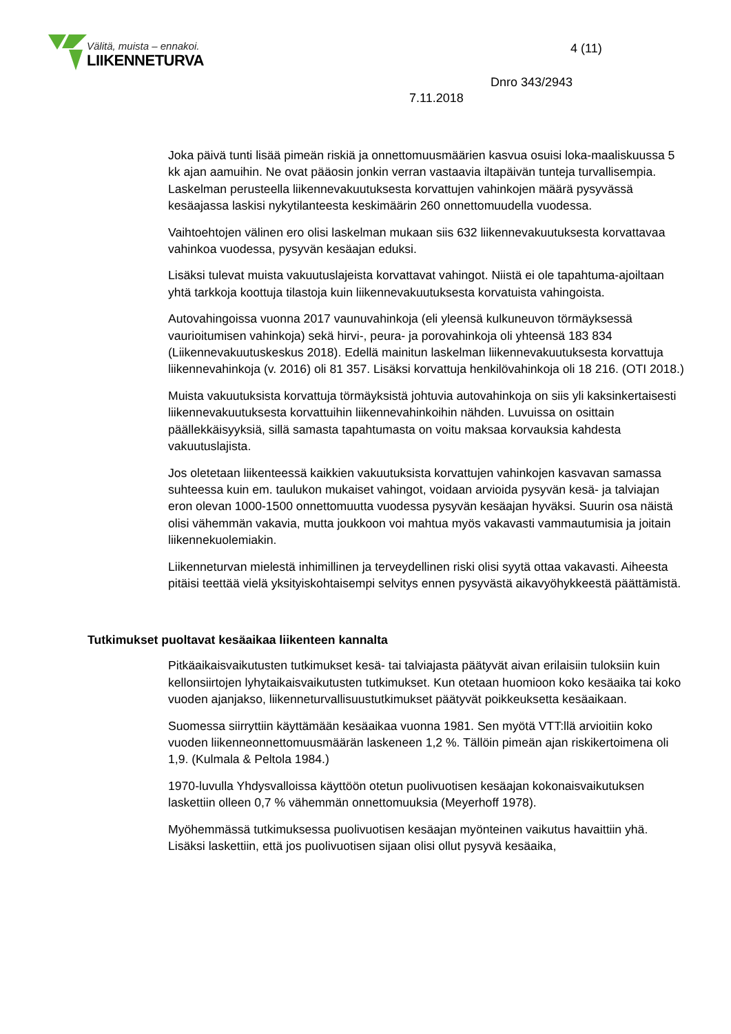Välitä, muista – ennakoi.
LIIKENNETURVA
4 (11)
Dnro 343/2943
7.11.2018
Joka päivä tunti lisää pimeän riskiä ja onnettomuusmäärien kasvua osuisi loka-maaliskuussa 5 kk ajan aamuihin. Ne ovat pääosin jonkin verran vastaavia iltapäivän tunteja turvallisempia. Laskelman perusteella liikennevakuutuksesta korvattujen vahinkojen määrä pysyvässä kesäajassa laskisi nykytilanteesta keskimäärin 260 onnettomuudella vuodessa.
Vaihtoehtojen välinen ero olisi laskelman mukaan siis 632 liikennevakuutuksesta korvattavaa vahinkoa vuodessa, pysyvän kesäajan eduksi.
Lisäksi tulevat muista vakuutuslajeista korvattavat vahingot. Niistä ei ole tapahtuma-ajoiltaan yhtä tarkkoja koottuja tilastoja kuin liikennevakuutuksesta korvatuista vahingoista.
Autovahingoissa vuonna 2017 vaunuvahinkoja (eli yleensä kulkuneuvon törmäyksessä vaurioitumisen vahinkoja) sekä hirvi-, peura- ja porovahinkoja oli yhteensä 183 834 (Liikennevakuutuskeskus 2018). Edellä mainitun laskelman liikennevakuutuksesta korvattuja liikennevahinkoja (v. 2016) oli 81 357. Lisäksi korvattuja henkilövahinkoja oli 18 216. (OTI 2018.)
Muista vakuutuksista korvattuja törmäyksistä johtuvia autovahinkoja on siis yli kaksinkertaisesti liikennevakuutuksesta korvattuihin liikennevahinkoihin nähden. Luvuissa on osittain päällekkäisyyksiä, sillä samasta tapahtumasta on voitu maksaa korvauksia kahdesta vakuutuslajista.
Jos oletetaan liikenteessä kaikkien vakuutuksista korvattujen vahinkojen kasvavan samassa suhteessa kuin em. taulukon mukaiset vahingot, voidaan arvioida pysyvän kesä- ja talviajan eron olevan 1000-1500 onnettomuutta vuodessa pysyvän kesäajan hyväksi. Suurin osa näistä olisi vähemmän vakavia, mutta joukkoon voi mahtua myös vakavasti vammautumisia ja joitain liikennekuolemiakin.
Liikenneturvan mielestä inhimillinen ja terveydellinen riski olisi syytä ottaa vakavasti. Aiheesta pitäisi teettää vielä yksityiskohtaisempi selvitys ennen pysyvästä aikavyöhykkeestä päättämistä.
Tutkimukset puoltavat kesäaikaa liikenteen kannalta
Pitkäaikaisvaikutusten tutkimukset kesä- tai talviajasta päätyvät aivan erilaisiin tuloksiin kuin kellonsiirtojen lyhytaikaisvaikutusten tutkimukset. Kun otetaan huomioon koko kesäaika tai koko vuoden ajanjakso, liikenneturvallisuustutkimukset päätyvät poikkeuksetta kesäaikaan.
Suomessa siirryttiin käyttämään kesäaikaa vuonna 1981. Sen myötä VTT:llä arvioitiin koko vuoden liikenneonnettomuusmäärän laskeneen 1,2 %. Tällöin pimeän ajan riskikertoimena oli 1,9. (Kulmala & Peltola 1984.)
1970-luvulla Yhdysvalloissa käyttöön otetun puolivuotisen kesäajan kokonaisvaikutuksen laskettiin olleen 0,7 % vähemmän onnettomuuksia (Meyerhoff 1978).
Myöhemmässä tutkimuksessa puolivuotisen kesäajan myönteinen vaikutus havaittiin yhä. Lisäksi laskettiin, että jos puolivuotisen sijaan olisi ollut pysyvä kesäaika,